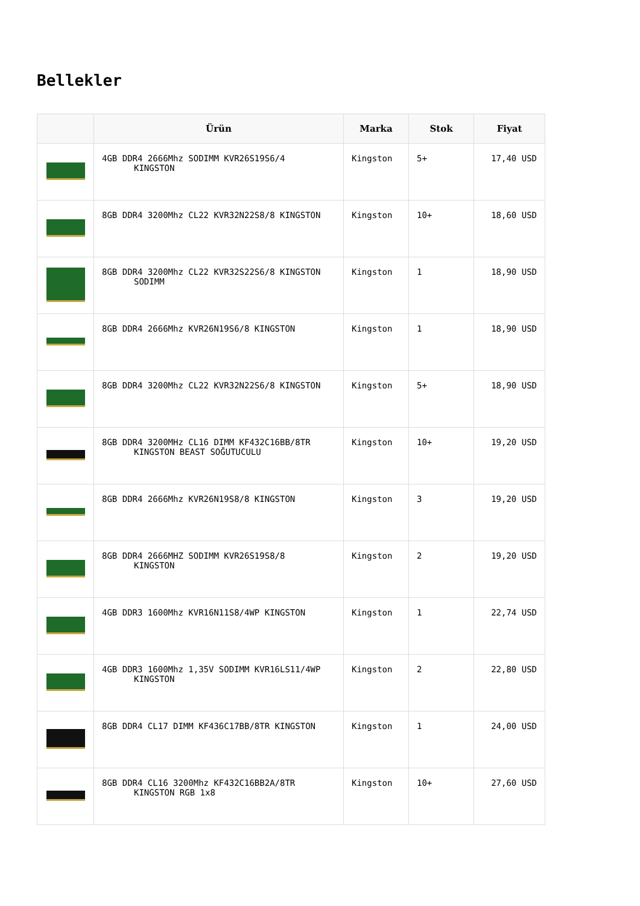Bellekler
| | Ürün | Marka | Stok | Fiyat |
| --- | --- | --- | --- | --- |
| | 4GB DDR4 2666Mhz SODIMM KVR26S19S6/4 KINGSTON | Kingston | 5+ | 17,40 USD |
| | 8GB DDR4 3200Mhz CL22 KVR32N22S8/8 KINGSTON | Kingston | 10+ | 18,60 USD |
| | 8GB DDR4 3200Mhz CL22 KVR32S22S6/8 KINGSTON SODIMM | Kingston | 1 | 18,90 USD |
| | 8GB DDR4 2666Mhz KVR26N19S6/8 KINGSTON | Kingston | 1 | 18,90 USD |
| | 8GB DDR4 3200Mhz CL22 KVR32N22S6/8 KINGSTON | Kingston | 5+ | 18,90 USD |
| | 8GB DDR4 3200MHz CL16 DIMM KF432C16BB/8TR KINGSTON BEAST SOĞUTUCULU | Kingston | 10+ | 19,20 USD |
| | 8GB DDR4 2666Mhz KVR26N19S8/8 KINGSTON | Kingston | 3 | 19,20 USD |
| | 8GB DDR4 2666MHZ SODIMM KVR26S19S8/8 KINGSTON | Kingston | 2 | 19,20 USD |
| | 4GB DDR3 1600Mhz KVR16N11S8/4WP KINGSTON | Kingston | 1 | 22,74 USD |
| | 4GB DDR3 1600Mhz 1,35V SODIMM KVR16LS11/4WP KINGSTON | Kingston | 2 | 22,80 USD |
| | 8GB DDR4 CL17 DIMM KF436C17BB/8TR KINGSTON | Kingston | 1 | 24,00 USD |
| | 8GB DDR4 CL16 3200Mhz KF432C16BB2A/8TR KINGSTON RGB 1x8 | Kingston | 10+ | 27,60 USD |